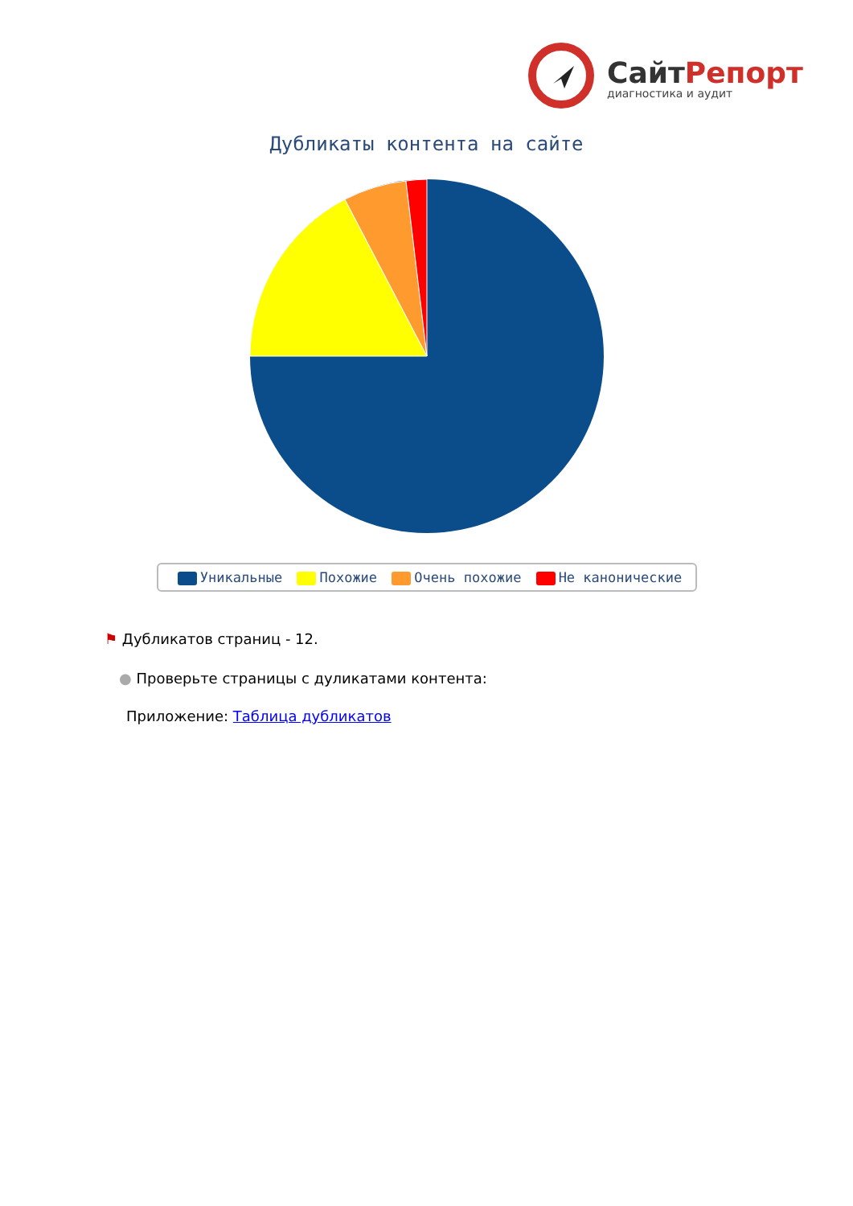СайтРепорт
диагностика и аудит
Дубликаты контента на сайте
Уникальные Похожие Очень похожие Не канонические
⚑ Дубликатов страниц - 12.
● Проверьте страницы с дуликатами контента:
Приложение: Таблица дубликатов